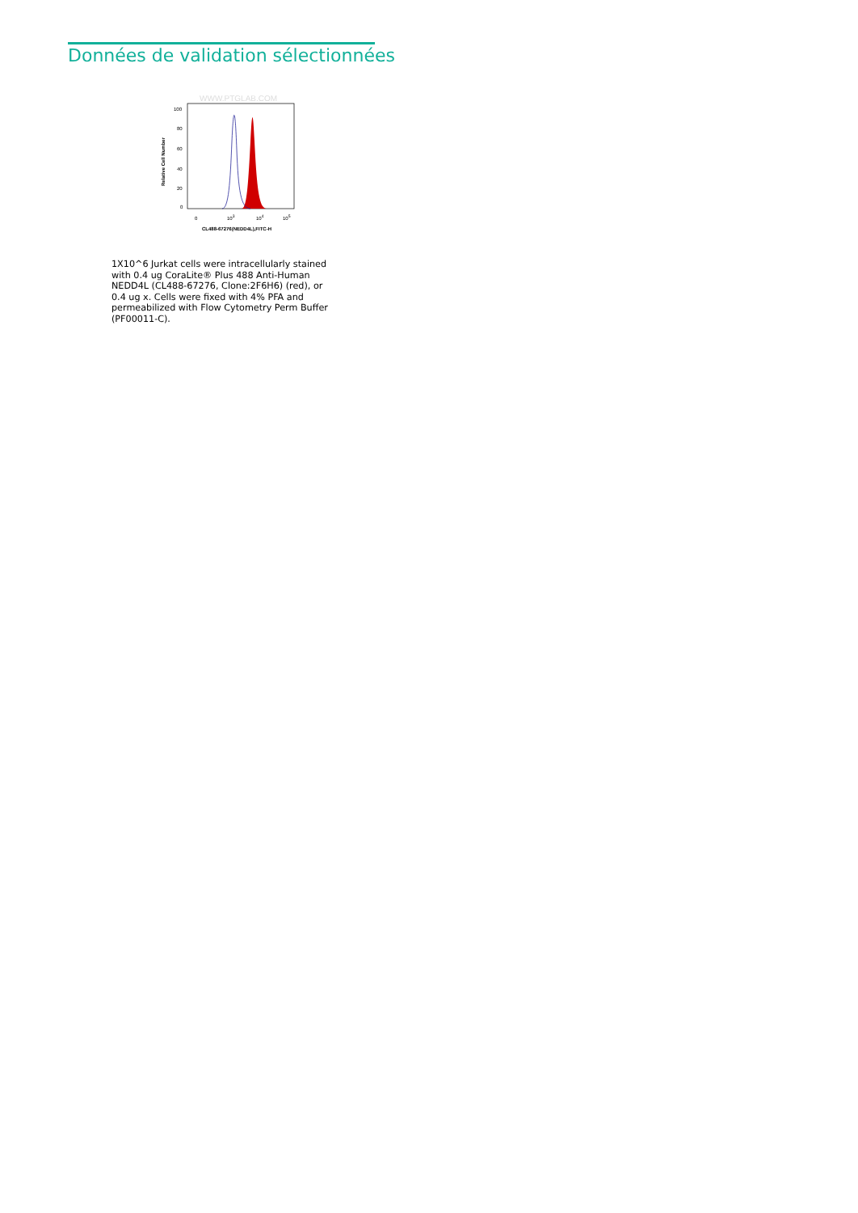Données de validation sélectionnées
WWW.PTGLAB.COM
100
80
60
40
20
0
0
103
104
105
CL488-67276(NEDD4L),FITC-H
Relative Cell Number
1X10^6 Jurkat cells were intracellularly stained with 0.4 ug CoraLite® Plus 488 Anti-Human NEDD4L (CL488-67276, Clone:2F6H6) (red), or 0.4 ug x. Cells were fixed with 4% PFA and permeabilized with Flow Cytometry Perm Buffer (PF00011-C).